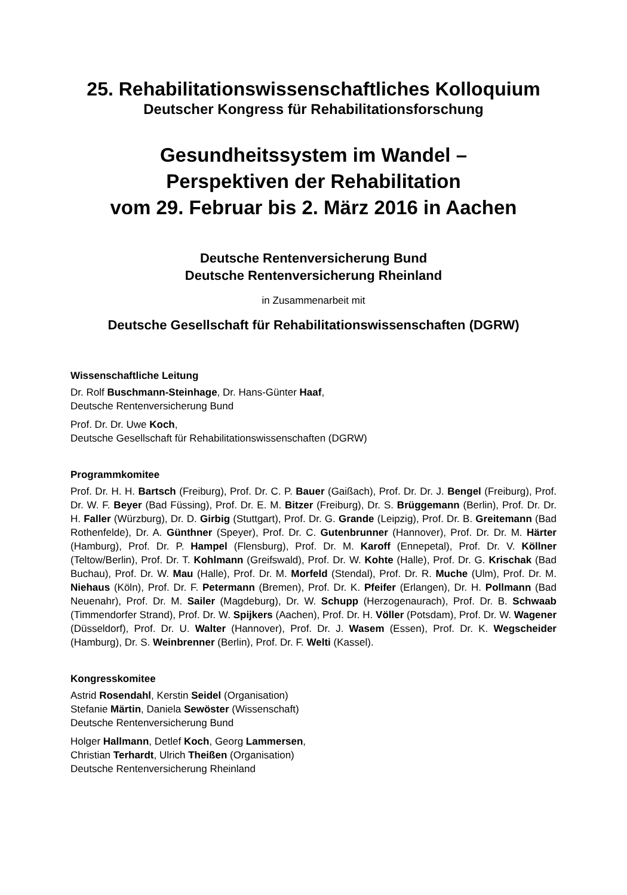25. Rehabilitationswissenschaftliches Kolloquium
Deutscher Kongress für Rehabilitationsforschung
Gesundheitssystem im Wandel –
Perspektiven der Rehabilitation
vom 29. Februar bis 2. März 2016 in Aachen
Deutsche Rentenversicherung Bund
Deutsche Rentenversicherung Rheinland
in Zusammenarbeit mit
Deutsche Gesellschaft für Rehabilitationswissenschaften (DGRW)
Wissenschaftliche Leitung
Dr. Rolf Buschmann-Steinhage, Dr. Hans-Günter Haaf,
Deutsche Rentenversicherung Bund
Prof. Dr. Dr. Uwe Koch,
Deutsche Gesellschaft für Rehabilitationswissenschaften (DGRW)
Programmkomitee
Prof. Dr. H. H. Bartsch (Freiburg), Prof. Dr. C. P. Bauer (Gaißach), Prof. Dr. Dr. J. Bengel (Freiburg), Prof. Dr. W. F. Beyer (Bad Füssing), Prof. Dr. E. M. Bitzer (Freiburg), Dr. S. Brüggemann (Berlin), Prof. Dr. Dr. H. Faller (Würzburg), Dr. D. Girbig (Stuttgart), Prof. Dr. G. Grande (Leipzig), Prof. Dr. B. Greitemann (Bad Rothenfelde), Dr. A. Günthner (Speyer), Prof. Dr. C. Gutenbrunner (Hannover), Prof. Dr. Dr. M. Härter (Hamburg), Prof. Dr. P. Hampel (Flensburg), Prof. Dr. M. Karoff (Ennepetal), Prof. Dr. V. Köllner (Teltow/Berlin), Prof. Dr. T. Kohlmann (Greifswald), Prof. Dr. W. Kohte (Halle), Prof. Dr. G. Krischak (Bad Buchau), Prof. Dr. W. Mau (Halle), Prof. Dr. M. Morfeld (Stendal), Prof. Dr. R. Muche (Ulm), Prof. Dr. M. Niehaus (Köln), Prof. Dr. F. Petermann (Bremen), Prof. Dr. K. Pfeifer (Erlangen), Dr. H. Pollmann (Bad Neuenahr), Prof. Dr. M. Sailer (Magdeburg), Dr. W. Schupp (Herzogenaurach), Prof. Dr. B. Schwaab (Timmendorfer Strand), Prof. Dr. W. Spijkers (Aachen), Prof. Dr. H. Völler (Potsdam), Prof. Dr. W. Wagener (Düsseldorf), Prof. Dr. U. Walter (Hannover), Prof. Dr. J. Wasem (Essen), Prof. Dr. K. Wegscheider (Hamburg), Dr. S. Weinbrenner (Berlin), Prof. Dr. F. Welti (Kassel).
Kongresskomitee
Astrid Rosendahl, Kerstin Seidel (Organisation)
Stefanie Märtin, Daniela Sewöster (Wissenschaft)
Deutsche Rentenversicherung Bund
Holger Hallmann, Detlef Koch, Georg Lammersen,
Christian Terhardt, Ulrich Theißen (Organisation)
Deutsche Rentenversicherung Rheinland